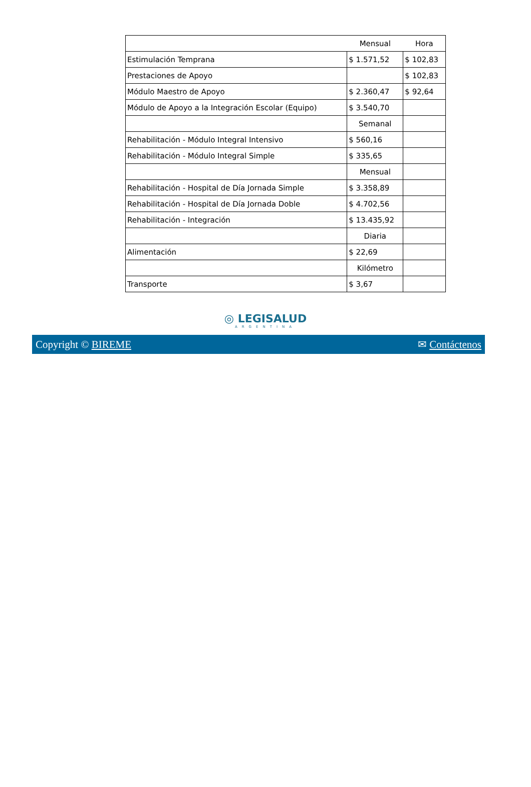| | Mensual | Hora |
| Estimulación Temprana | $ 1.571,52 | $ 102,83 |
| Prestaciones de Apoyo | | $ 102,83 |
| Módulo Maestro de Apoyo | $ 2.360,47 | $ 92,64 |
| Módulo de Apoyo a la Integración Escolar (Equipo) | $ 3.540,70 | |
| | Semanal | |
| Rehabilitación - Módulo Integral Intensivo | $ 560,16 | |
| Rehabilitación - Módulo Integral Simple | $ 335,65 | |
| | Mensual | |
| Rehabilitación - Hospital de Día Jornada Simple | $ 3.358,89 | |
| Rehabilitación - Hospital de Día Jornada Doble | $ 4.702,56 | |
| Rehabilitación - Integración | $ 13.435,92 | |
| | Diaria | |
| Alimentación | $ 22,69 | |
| | Kilómetro | |
| Transporte | $ 3,67 | |
◎ LEGISALUD
ARGENTINA
Copyright © BIREME ✉ Contáctenos